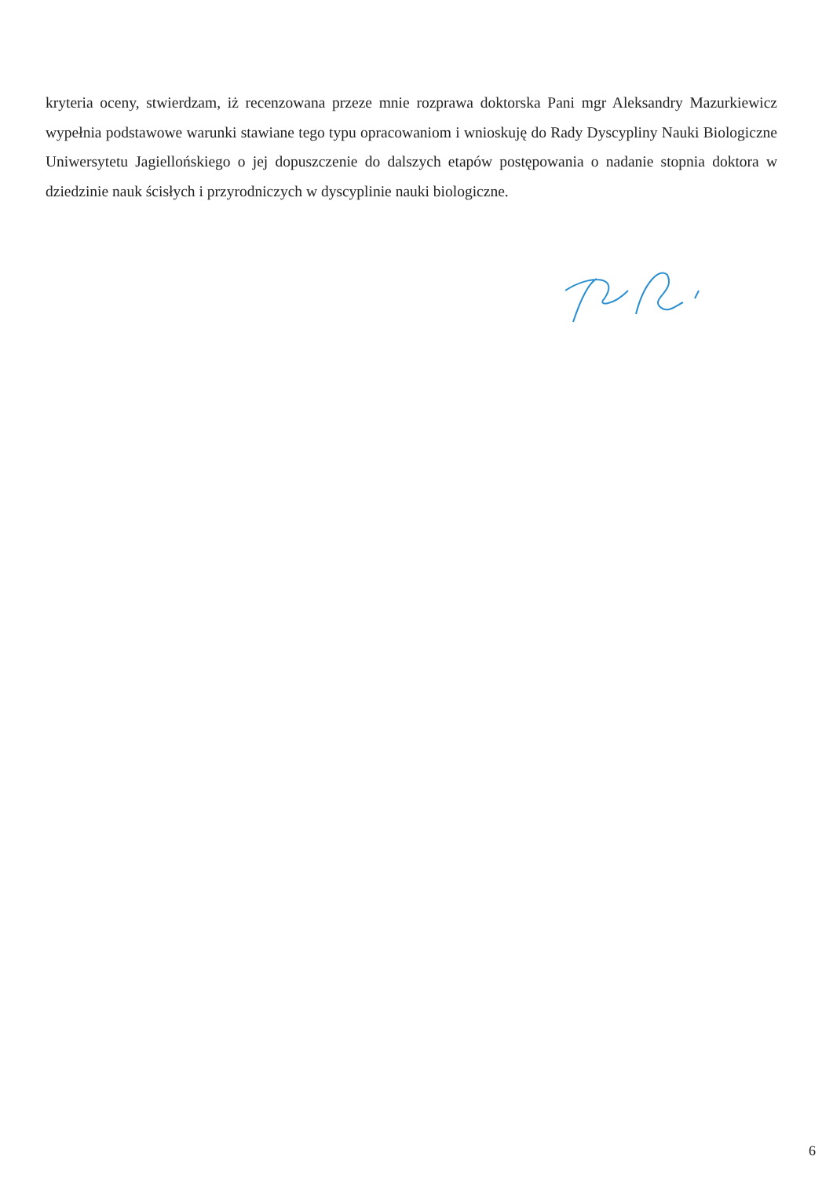kryteria oceny, stwierdzam, iż recenzowana przeze mnie rozprawa doktorska Pani mgr Aleksandry Mazurkiewicz wypełnia podstawowe warunki stawiane tego typu opracowaniom i wnioskuję do Rady Dyscypliny Nauki Biologiczne Uniwersytetu Jagiellońskiego o jej dopuszczenie do dalszych etapów postępowania o nadanie stopnia doktora w dziedzinie nauk ścisłych i przyrodniczych w dyscyplinie nauki biologiczne.
6